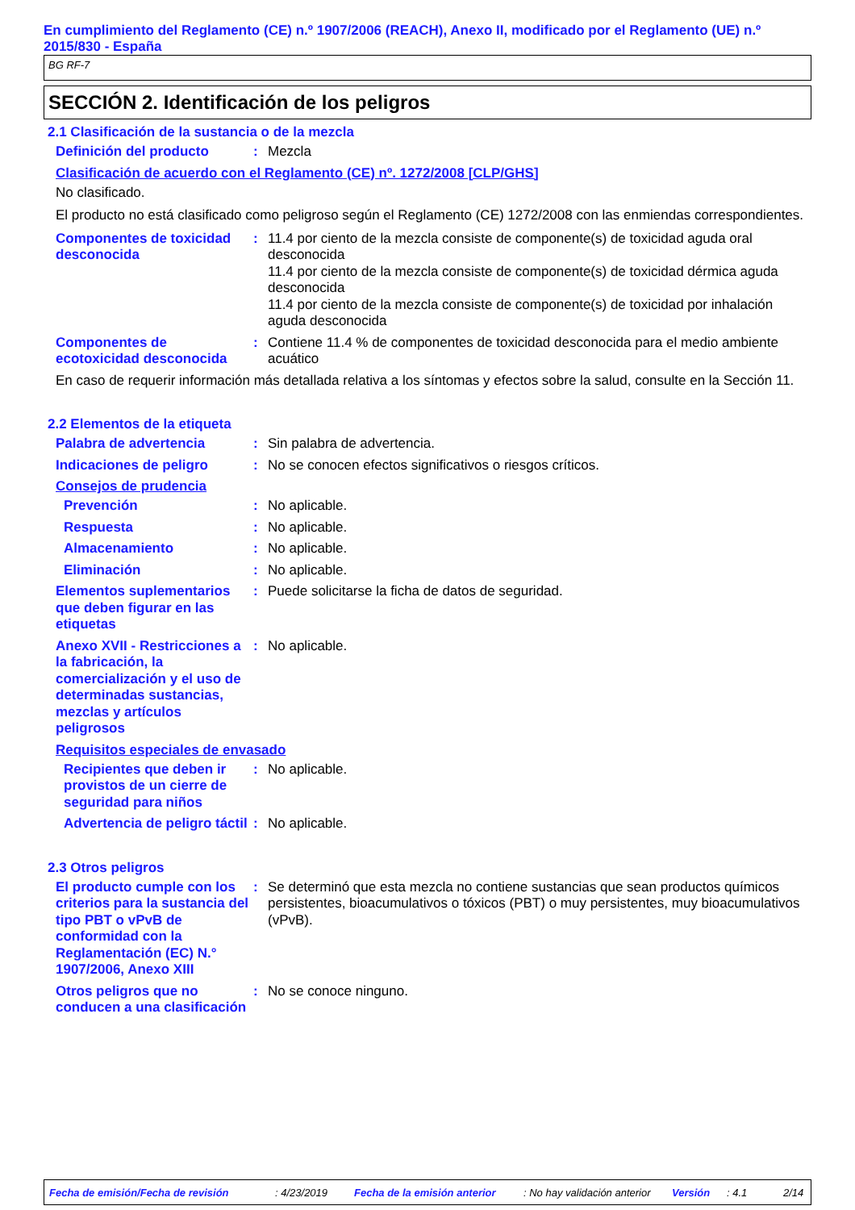En cumplimiento del Reglamento (CE) n.º 1907/2006 (REACH), Anexo II, modificado por el Reglamento (UE) n.º 2015/830 - España
BG RF-7
SECCIÓN 2. Identificación de los peligros
2.1 Clasificación de la sustancia o de la mezcla
Definición del producto : Mezcla
Clasificación de acuerdo con el Reglamento (CE) nº. 1272/2008 [CLP/GHS]
No clasificado.
El producto no está clasificado como peligroso según el Reglamento (CE) 1272/2008 con las enmiendas correspondientes.
Componentes de toxicidad desconocida
: 11.4 por ciento de la mezcla consiste de componente(s) de toxicidad aguda oral desconocida
11.4 por ciento de la mezcla consiste de componente(s) de toxicidad dérmica aguda desconocida
11.4 por ciento de la mezcla consiste de componente(s) de toxicidad por inhalación aguda desconocida
Componentes de ecotoxicidad desconocida
: Contiene 11.4 % de componentes de toxicidad desconocida para el medio ambiente acuático
En caso de requerir información más detallada relativa a los síntomas y efectos sobre la salud, consulte en la Sección 11.
2.2 Elementos de la etiqueta
Palabra de advertencia : Sin palabra de advertencia.
Indicaciones de peligro : No se conocen efectos significativos o riesgos críticos.
Consejos de prudencia
Prevención : No aplicable.
Respuesta : No aplicable.
Almacenamiento : No aplicable.
Eliminación : No aplicable.
Elementos suplementarios que deben figurar en las etiquetas
: Puede solicitarse la ficha de datos de seguridad.
Anexo XVII - Restricciones a la fabricación, la comercialización y el uso de determinadas sustancias, mezclas y artículos peligrosos
: No aplicable.
Requisitos especiales de envasado
Recipientes que deben ir provistos de un cierre de seguridad para niños
: No aplicable.
Advertencia de peligro táctil
: No aplicable.
2.3 Otros peligros
El producto cumple con los criterios para la sustancia del tipo PBT o vPvB de conformidad con la Reglamentación (EC) N.° 1907/2006, Anexo XIII
: Se determinó que esta mezcla no contiene sustancias que sean productos químicos persistentes, bioacumulativos o tóxicos (PBT) o muy persistentes, muy bioacumulativos (vPvB).
Otros peligros que no conducen a una clasificación
: No se conoce ninguno.
Fecha de emisión/Fecha de revisión: 4/23/2019 Fecha de la emisión anterior: No hay validación anterior Versión: 4.1 2/14